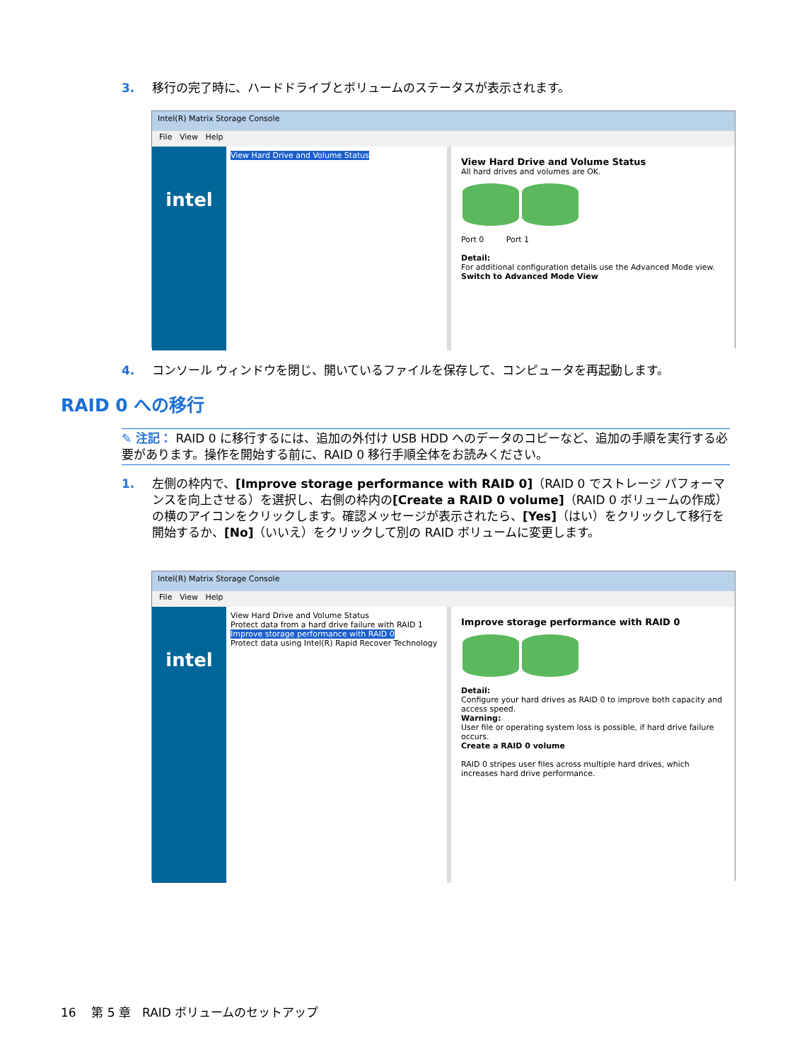3. 移行の完了時に、ハードドライブとボリュームのステータスが表示されます。
Intel(R) Matrix Storage Console
File View Help
intel
View Hard Drive and Volume Status
View Hard Drive and Volume Status
All hard drives and volumes are OK.
Port 0 Port 1
Detail:
For additional configuration details use the Advanced Mode view.
Switch to Advanced Mode View
4. コンソール ウィンドウを閉じ、開いているファイルを保存して、コンピュータを再起動します。
RAID 0 への移行
✎ 注記： RAID 0 に移行するには、追加の外付け USB HDD へのデータのコピーなど、追加の手順を実行する必要があります。操作を開始する前に、RAID 0 移行手順全体をお読みください。
1. 左側の枠内で、[Improve storage performance with RAID 0]（RAID 0 でストレージ パフォーマンスを向上させる）を選択し、右側の枠内の[Create a RAID 0 volume]（RAID 0 ボリュームの作成）の横のアイコンをクリックします。確認メッセージが表示されたら、[Yes]（はい）をクリックして移行を開始するか、[No]（いいえ）をクリックして別の RAID ボリュームに変更します。
Intel(R) Matrix Storage Console
File View Help
intel
View Hard Drive and Volume Status
Protect data from a hard drive failure with RAID 1
Improve storage performance with RAID 0
Protect data using Intel(R) Rapid Recover Technology
Improve storage performance with RAID 0
Detail:
Configure your hard drives as RAID 0 to improve both capacity and access speed.
Warning:
User file or operating system loss is possible, if hard drive failure occurs.
Create a RAID 0 volume
RAID 0 stripes user files across multiple hard drives, which increases hard drive performance.
16 第 5 章 RAID ボリュームのセットアップ